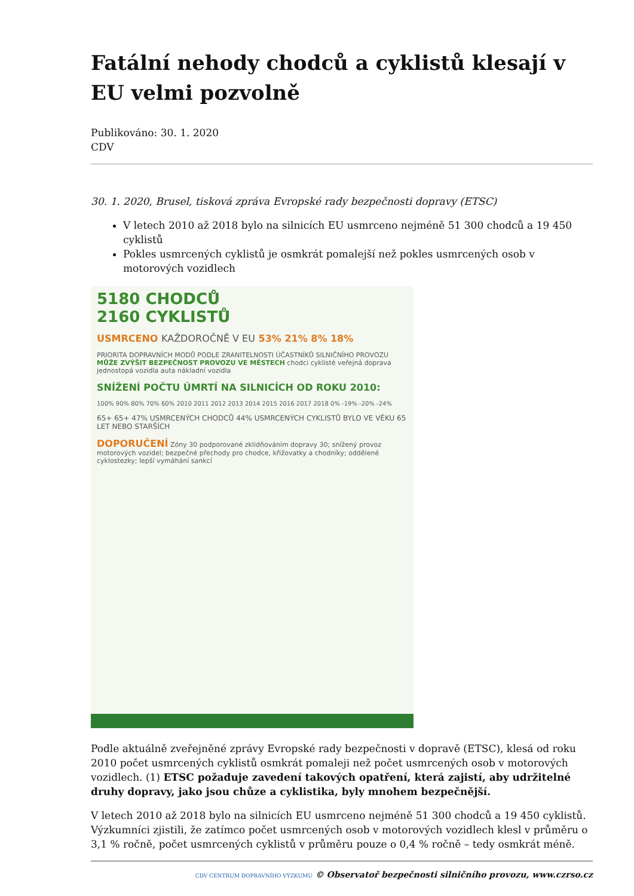Fatální nehody chodců a cyklistů klesají v EU velmi pozvolně
Publikováno: 30. 1. 2020
CDV
30. 1. 2020, Brusel, tisková zpráva Evropské rady bezpečnosti dopravy (ETSC)
V letech 2010 až 2018 bylo na silnicích EU usmrceno nejméně 51 300 chodců a 19 450 cyklistů
Pokles usmrcených cyklistů je osmkrát pomalejší než pokles usmrcených osob v motorových vozidlech
5180 CHODCŮ
2160 CYKLISTŮ
USMRCENO KAŽDOROČNĚ V EU 53% 21% 8% 18%
PRIORITA DOPRAVNÍCH MODŮ PODLE ZRANITELNOSTI ÚČASTNÍKŮ SILNIČNÍHO PROVOZU MŮŽE ZVÝŠIT BEZPEČNOST PROVOZU VE MĚSTECH chodci cyklisté veřejná doprava jednostopá vozidla auta nákladní vozidla
SNÍŽENÍ POČTU ÚMRTÍ NA SILNICÍCH OD ROKU 2010:
100% 90% 80% 70% 60% 2010 2011 2012 2013 2014 2015 2016 2017 2018 0% -19% -20% -24%
65+ 65+ 47% USMRCENÝCH CHODCŮ 44% USMRCENÝCH CYKLISTŮ BYLO VE VĚKU 65 LET NEBO STARŠÍCH
DOPORUČENÍ Zóny 30 podporované zklidňováním dopravy 30; snížený provoz motorových vozidel; bezpečné přechody pro chodce, křižovatky a chodníky; oddělené cyklostezky; lepší vymáhání sankcí
Podle aktuálně zveřejněné zprávy Evropské rady bezpečnosti v dopravě (ETSC), klesá od roku 2010 počet usmrcených cyklistů osmkrát pomaleji než počet usmrcených osob v motorových vozidlech. (1) ETSC požaduje zavedení takových opatření, která zajistí, aby udržitelné druhy dopravy, jako jsou chůze a cyklistika, byly mnohem bezpečnější.
V letech 2010 až 2018 bylo na silnicích EU usmrceno nejméně 51 300 chodců a 19 450 cyklistů. Výzkumníci zjistili, že zatímco počet usmrcených osob v motorových vozidlech klesl v průměru o 3,1 % ročně, počet usmrcených cyklistů v průměru pouze o 0,4 % ročně – tedy osmkrát méně.
CDV CENTRUM DOPRAVNÍHO VÝZKUMU © Observatoř bezpečnosti silničního provozu, www.czrso.cz